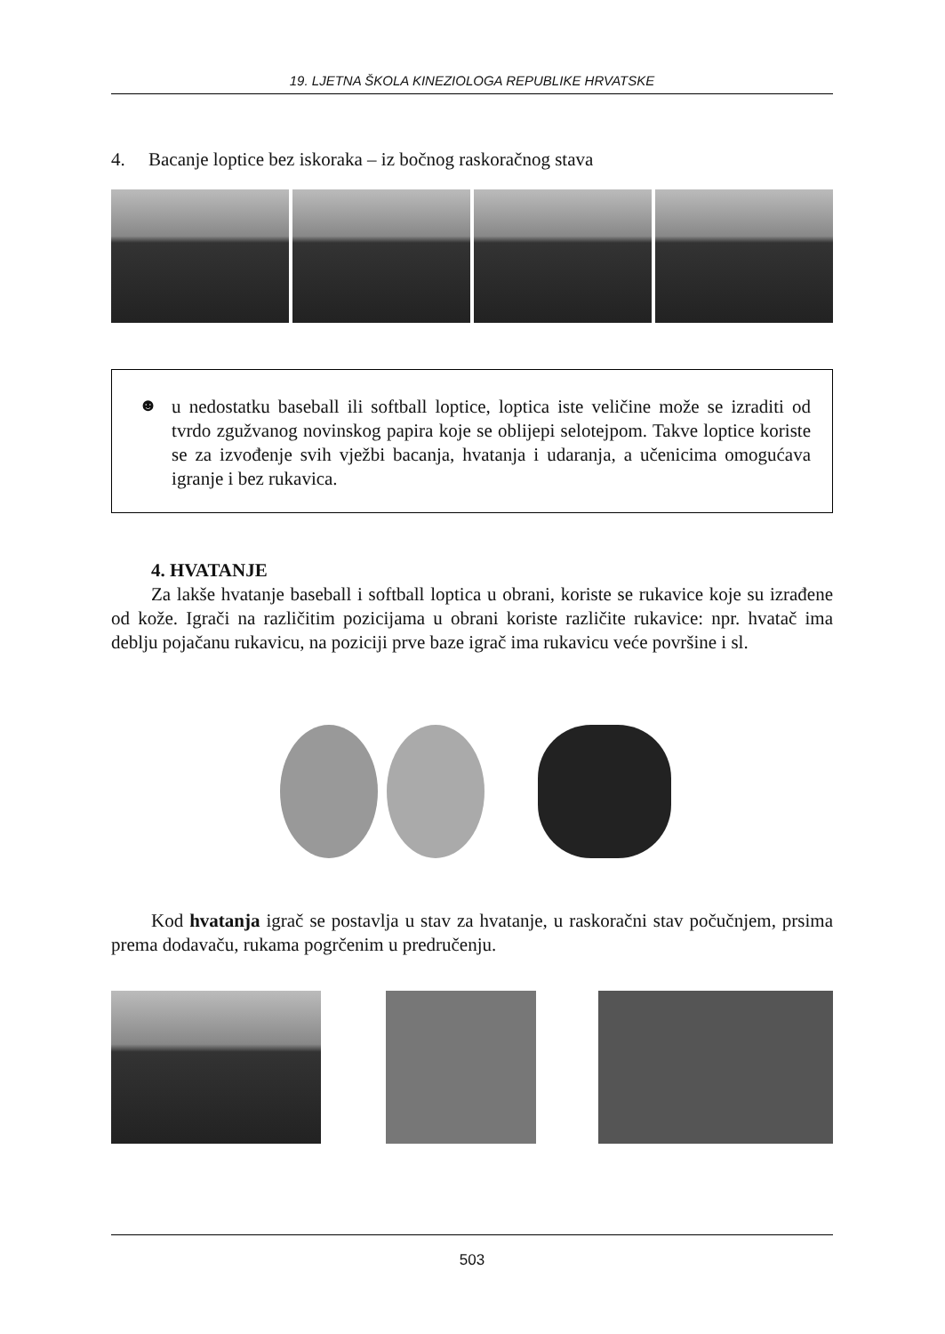19. LJETNA ŠKOLA KINEZIOLOGA REPUBLIKE HRVATSKE
4. Bacanje loptice bez iskoraka – iz bočnog raskoračnog stava
☻
u nedostatku baseball ili softball loptice, loptica iste veličine može se izraditi od tvrdo zgužvanog novinskog papira koje se oblijepi selotejpom. Takve loptice koriste se za izvođenje svih vježbi bacanja, hvatanja i udaranja, a učenicima omogućava igranje i bez rukavica.
4. HVATANJE
Za lakše hvatanje baseball i softball loptica u obrani, koriste se rukavice koje su izrađene od kože. Igrači na različitim pozicijama u obrani koriste različite rukavice: npr. hvatač ima deblju pojačanu rukavicu, na poziciji prve baze igrač ima rukavicu veće površine i sl.
Kod hvatanja igrač se postavlja u stav za hvatanje, u raskoračni stav počučnjem, prsima prema dodavaču, rukama pogrčenim u predručenju.
503